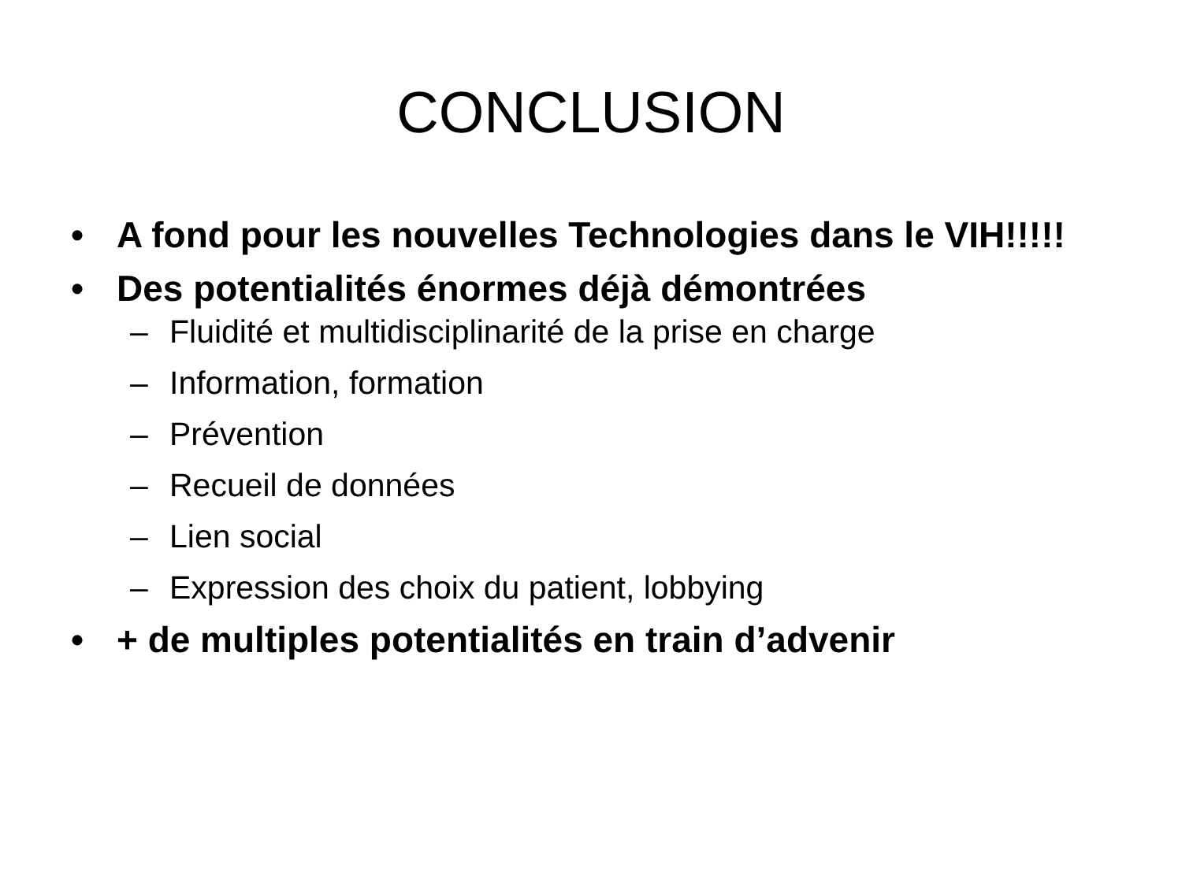CONCLUSION
• A fond pour les nouvelles Technologies dans le VIH!!!!!
• Des potentialités énormes déjà démontrées
– Fluidité et multidisciplinarité de la prise en charge
– Information, formation
– Prévention
– Recueil de données
– Lien social
– Expression des choix du patient, lobbying
• + de multiples potentialités en train d’advenir